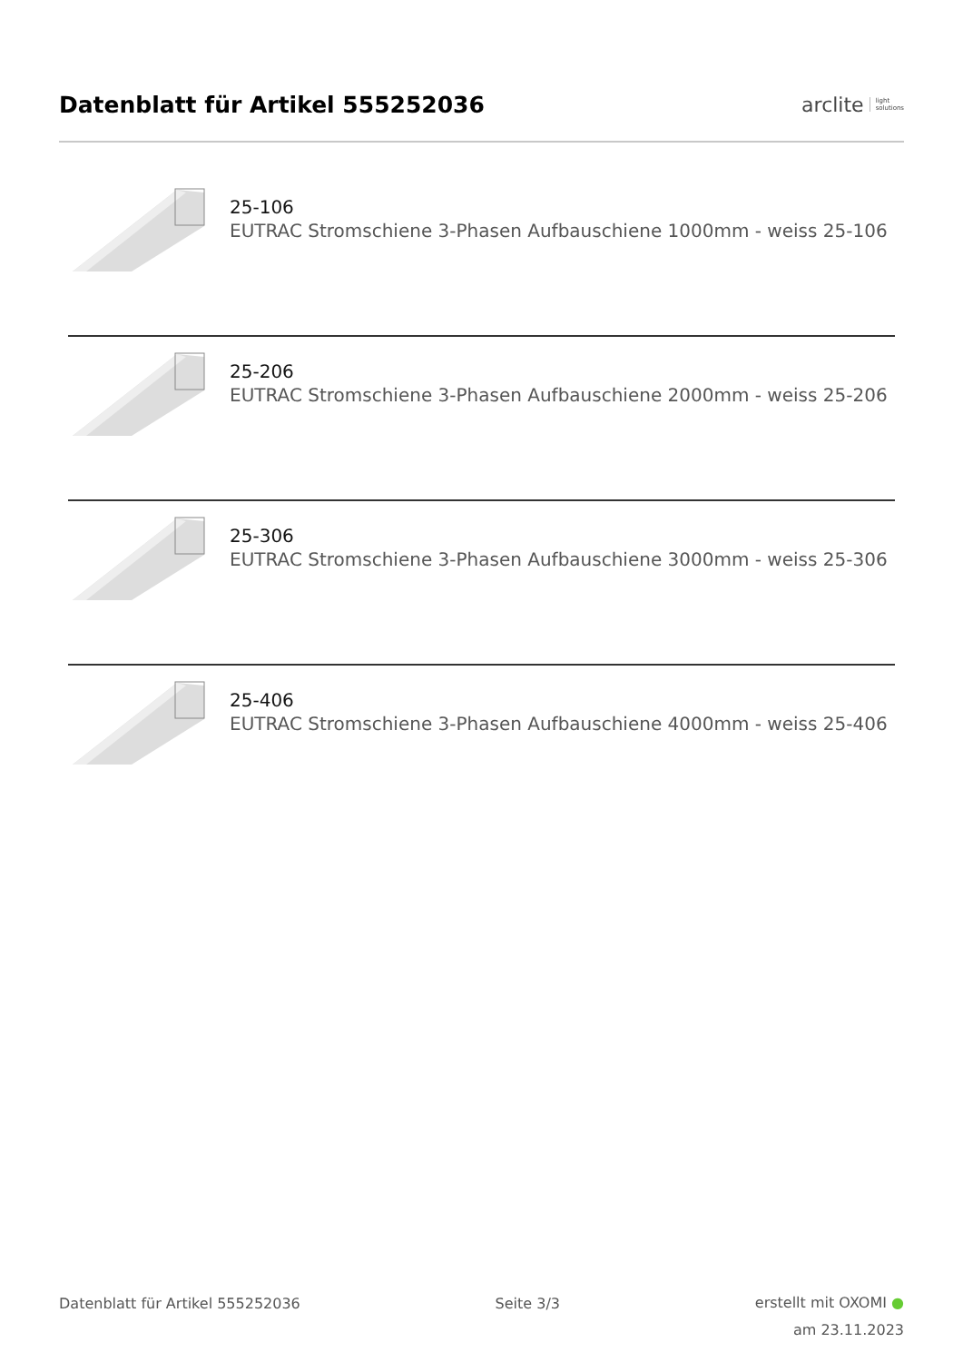Datenblatt für Artikel 555252036
arclite light
solutions
25-106
EUTRAC Stromschiene 3-Phasen Aufbauschiene 1000mm - weiss 25-106
25-206
EUTRAC Stromschiene 3-Phasen Aufbauschiene 2000mm - weiss 25-206
25-306
EUTRAC Stromschiene 3-Phasen Aufbauschiene 3000mm - weiss 25-306
25-406
EUTRAC Stromschiene 3-Phasen Aufbauschiene 4000mm - weiss 25-406
Datenblatt für Artikel 555252036
Seite 3/3
erstellt mit OXOMI ●
am 23.11.2023